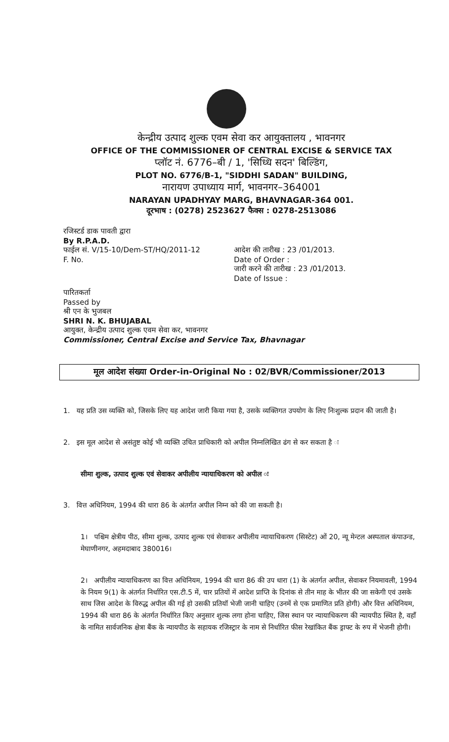केन्द्रीय उत्पाद शुल्क एवम सेवा कर आयुक्तालय , भावनगर
OFFICE OF THE COMMISSIONER OF CENTRAL EXCISE & SERVICE TAX
प्लॉट नं. 6776–बी / 1, 'सिध्धि सदन' बिल्डिंग,
PLOT NO. 6776/B-1, "SIDDHI SADAN" BUILDING,
नारायण उपाध्याय मार्ग, भावनगर–364001
NARAYAN UPADHYAY MARG, BHAVNAGAR-364 001.
दूरभाष : (0278) 2523627 फैक्स : 0278-2513086
रजिस्टर्ड डाक पावती द्वारा
By R.P.A.D.
फाईल सं. V/15-10/Dem-ST/HQ/2011-12
F. No.
आदेश की तारीख : 23 /01/2013.
Date of Order :
जारी करने की तारीख : 23 /01/2013.
Date of Issue :
पारितकर्ता
Passed by
श्री एन के भुजबल
SHRI N. K. BHUJABAL
आयुक्त, केन्द्रीय उत्पाद शुल्क एवम सेवा कर, भावनगर
Commissioner, Central Excise and Service Tax, Bhavnagar
मूल आदेश संख्या Order-in-Original No : 02/BVR/Commissioner/2013
1. यह प्रति उस व्यक्ति को, जिसके लिए यह आदेश जारी किया गया है, उसके व्यक्तिगत उपयोग के लिए निःशुल्क प्रदान की जाती है।
2. इस मूल आदेश से असंतुष्ट कोई भी व्यक्ति उचित प्राधिकारी को अपील निम्नलिखित ढंग से कर सकता है ः
सीमा शुल्क, उत्पाद शुल्क एवं सेवाकर अपीलीय न्यायाधिकरण को अपील ः
3. वित्त अधिनियम, 1994 की धारा 86 के अंतर्गत अपील निम्न को की जा सकती है।
1। पश्चिम क्षेत्रीय पीठ, सीमा शुल्क, उत्पाद शुल्क एवं सेवाकर अपीलीय न्यायाधिकरण (सिस्टेट) ओं 20, न्यू मेन्टल अस्पताल कंपाउन्ड, मेघाणीनगर, अहमदाबाद 380016।
2। अपीलीय न्यायाधिकरण का वित्त अधिनियम, 1994 की धारा 86 की उप धारा (1) के अंतर्गत अपील, सेवाकर नियमावली, 1994 के नियम 9(1) के अंतर्गत निर्धारित एस.टी.5 में, चार प्रतियों में आदेश प्राप्ति के दिनांक से तीन माह के भीतर की जा सकेगी एवं उसके साथ जिस आदेश के विरुद्ध अपील की गई हो उसकी प्रतियॉ भेजी जानी चाहिए (उनमें से एक प्रमाणित प्रति होगी) और वित्त अधिनियम, 1994 की धारा 86 के अंतर्गत निर्धारित किए अनुसार शुल्क लगा होना चाहिए, जिस स्थान पर न्यायाधिकरण की न्यायपीठ स्थित है, वहाँ के नामित सार्वजनिक क्षेत्रा बैंक के न्यायपीठ के सहायक रजिस्ट्रार के नाम से निर्धारित फीस रेखांकित बैंक ड्राफ्ट के रुप में भेजनी होगी।